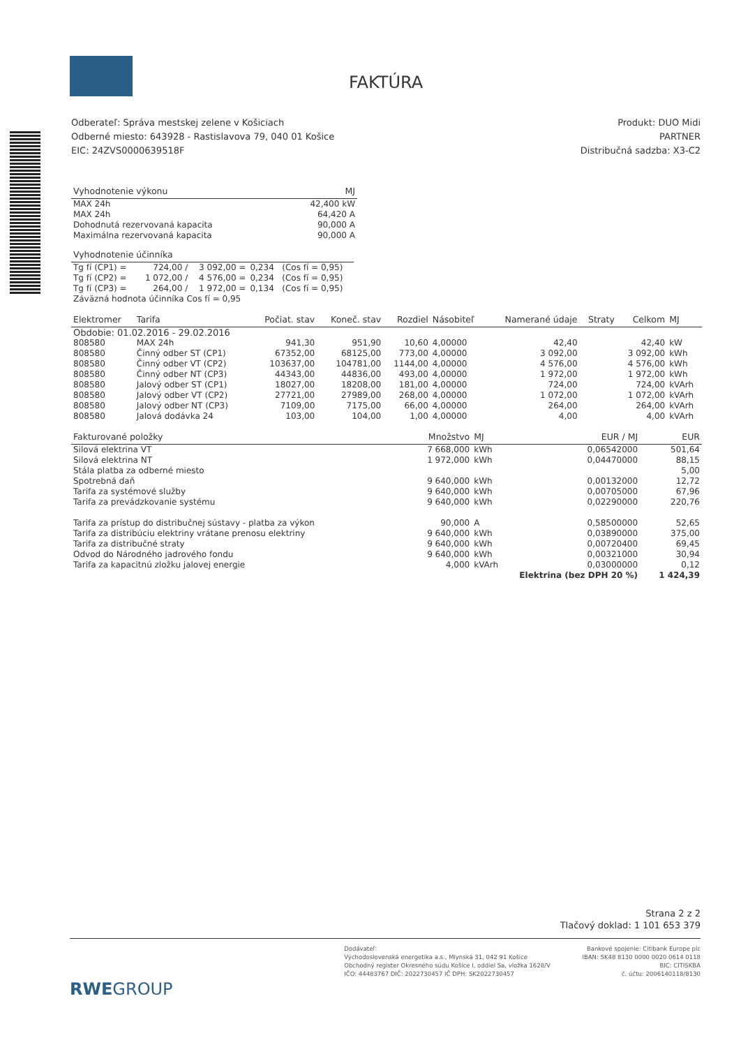FAKTÚRA
Odberateľ: Správa mestskej zelene v Košiciach
Odberné miesto: 643928 - Rastislavova 79, 040 01 Košice
EIC: 24ZVS0000639518F
Produkt: DUO Midi
PARTNER
Distribučná sadzba: X3-C2
| Vyhodnotenie výkonu | MJ |
| --- | --- |
| MAX 24h | 42,400 kW |
| MAX 24h | 64,420 A |
| Dohodnutá rezervovaná kapacita | 90,000 A |
| Maximálna rezervovaná kapacita | 90,000 A |
| Vyhodnotenie účinníka | | | | |
| --- | --- | --- | --- | --- |
| Tg fí (CP1) = | 724,00 / | 3 092,00 = | 0,234 | (Cos fí = 0,95) |
| Tg fí (CP2) = | 1 072,00 / | 4 576,00 = | 0,234 | (Cos fí = 0,95) |
| Tg fí (CP3) = | 264,00 / | 1 972,00 = | 0,134 | (Cos fí = 0,95) |
| Záväzná hodnota účinníka Cos fí = 0,95 | | | | |
| Elektromer | Tarifa | Počiat. stav | Koneč. stav | Rozdiel | Násobiteľ | Namerané údaje | Straty | Celkom | MJ |
| --- | --- | --- | --- | --- | --- | --- | --- | --- | --- |
| Obdobie: 01.02.2016 - 29.02.2016 | | | | | | | | | |
| 808580 | MAX 24h | 941,30 | 951,90 | 10,60 | 4,00000 | 42,40 | | 42,40 | kW |
| 808580 | Činný odber ST (CP1) | 67352,00 | 68125,00 | 773,00 | 4,00000 | 3 092,00 | | 3 092,00 | kWh |
| 808580 | Činný odber VT (CP2) | 103637,00 | 104781,00 | 1144,00 | 4,00000 | 4 576,00 | | 4 576,00 | kWh |
| 808580 | Činný odber NT (CP3) | 44343,00 | 44836,00 | 493,00 | 4,00000 | 1 972,00 | | 1 972,00 | kWh |
| 808580 | Jalový odber ST (CP1) | 18027,00 | 18208,00 | 181,00 | 4,00000 | 724,00 | | 724,00 | kVArh |
| 808580 | Jalový odber VT (CP2) | 27721,00 | 27989,00 | 268,00 | 4,00000 | 1 072,00 | | 1 072,00 | kVArh |
| 808580 | Jalový odber NT (CP3) | 7109,00 | 7175,00 | 66,00 | 4,00000 | 264,00 | | 264,00 | kVArh |
| 808580 | Jalová dodávka 24 | 103,00 | 104,00 | 1,00 | 4,00000 | 4,00 | | 4,00 | kVArh |
| Fakturované položky | Množstvo | MJ | EUR / MJ | EUR |
| --- | --- | --- | --- | --- |
| Silová elektrina VT | 7 668,000 | kWh | 0,06542000 | 501,64 |
| Silová elektrina NT | 1 972,000 | kWh | 0,04470000 | 88,15 |
| Stála platba za odberné miesto | | | | 5,00 |
| Spotrebná daň | 9 640,000 | kWh | 0,00132000 | 12,72 |
| Tarifa za systémové služby | 9 640,000 | kWh | 0,00705000 | 67,96 |
| Tarifa za prevádzkovanie systému | 9 640,000 | kWh | 0,02290000 | 220,76 |
| Tarifa za prístup do distribučnej sústavy - platba za výkon | 90,000 | A | 0,58500000 | 52,65 |
| Tarifa za distribúciu elektriny vrátane prenosu elektriny | 9 640,000 | kWh | 0,03890000 | 375,00 |
| Tarifa za distribučné straty | 9 640,000 | kWh | 0,00720400 | 69,45 |
| Odvod do Národného jadrového fondu | 9 640,000 | kWh | 0,00321000 | 30,94 |
| Tarifa za kapacitnú zložku jalovej energie | 4,000 | kVArh | 0,03000000 | 0,12 |
| | | Elektrina (bez DPH 20 %) | | 1 424,39 |
Strana 2 z 2
Tlačový doklad: 1 101 653 379
RWEGROUP
Dodávateľ:
Východoslovenská energetika a.s., Mlynská 31, 042 91 Košice
Obchodný register Okresného súdu Košice I, oddiel Sa, vložka 1628/V
IČO: 44483767 DIČ: 2022730457 IČ DPH: SK2022730457
Bankové spojenie: Citibank Europe plc
IBAN: SK48 8130 0000 0020 0614 0118
BIC: CITISKBA
č. účtu: 2006140118/8130